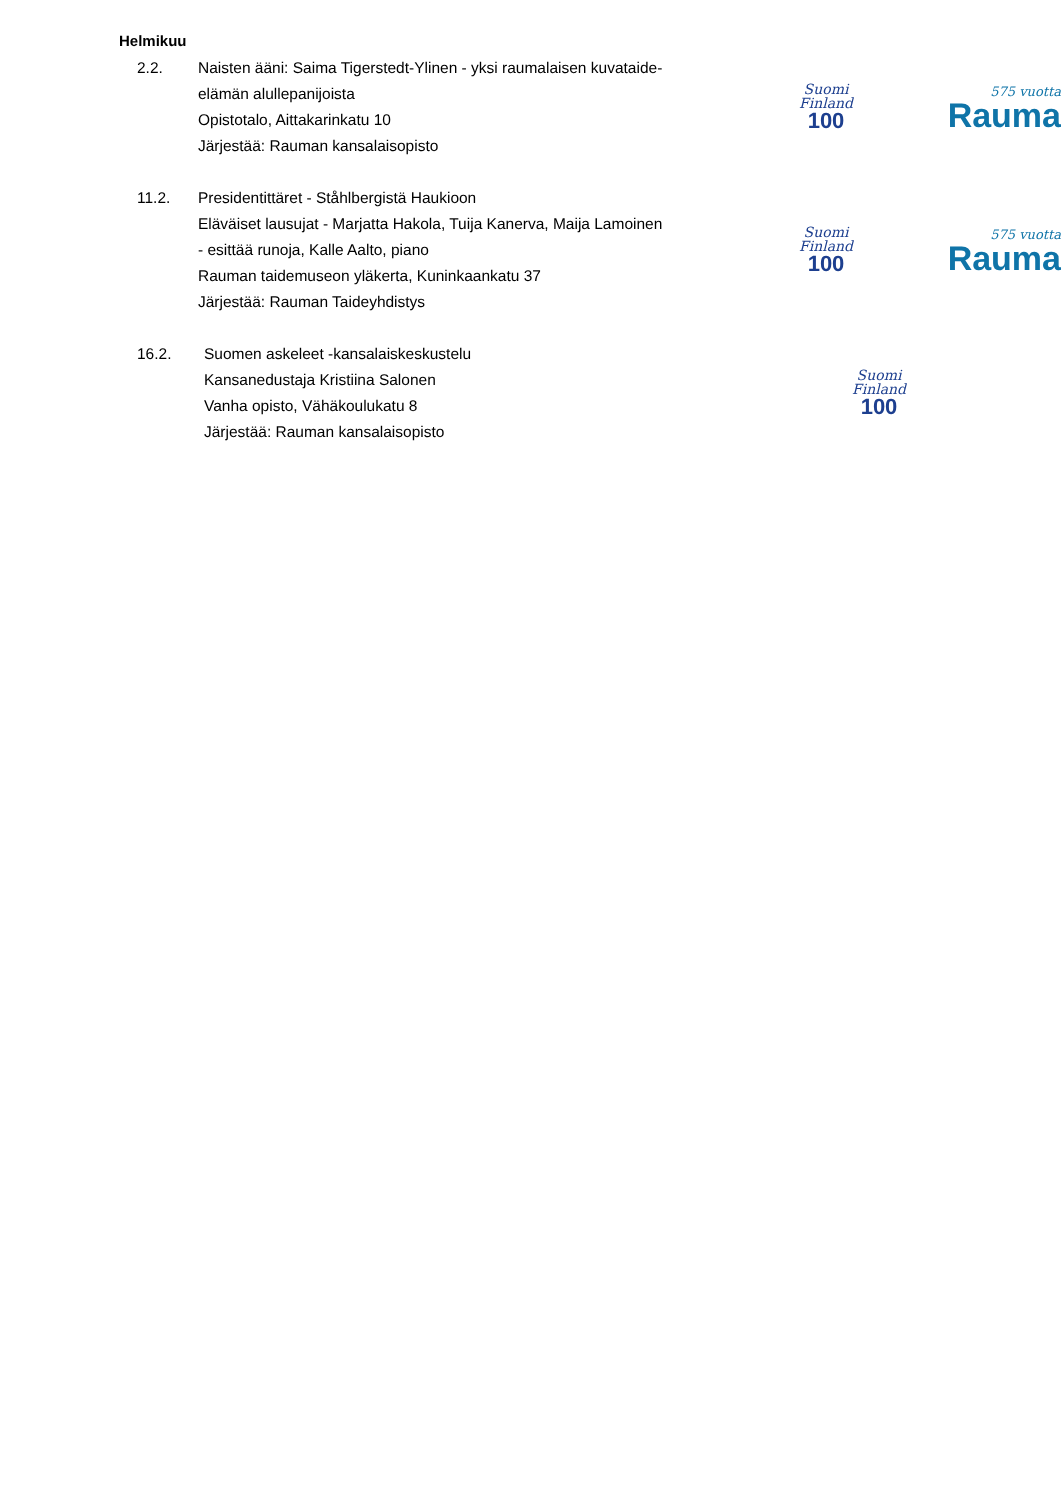Helmikuu
2.2. Naisten ääni: Saima Tigerstedt-Ylinen - yksi raumalaisen kuvataide-elämän alullepanijoista
Opistotalo, Aittakarinkatu 10
Järjestää: Rauman kansalaisopisto
Suomi
Finland
100
575 vuotta
Rauma
11.2. Presidentittäret - Ståhlbergistä Haukioon
Eläväiset lausujat - Marjatta Hakola, Tuija Kanerva, Maija Lamoinen - esittää runoja, Kalle Aalto, piano
Rauman taidemuseon yläkerta, Kuninkaankatu 37
Järjestää: Rauman Taideyhdistys
Suomi
Finland
100
575 vuotta
Rauma
16.2. Suomen askeleet -kansalaiskeskustelu
Kansanedustaja Kristiina Salonen
Vanha opisto, Vähäkoulukatu 8
Järjestää: Rauman kansalaisopisto
Suomi
Finland
100